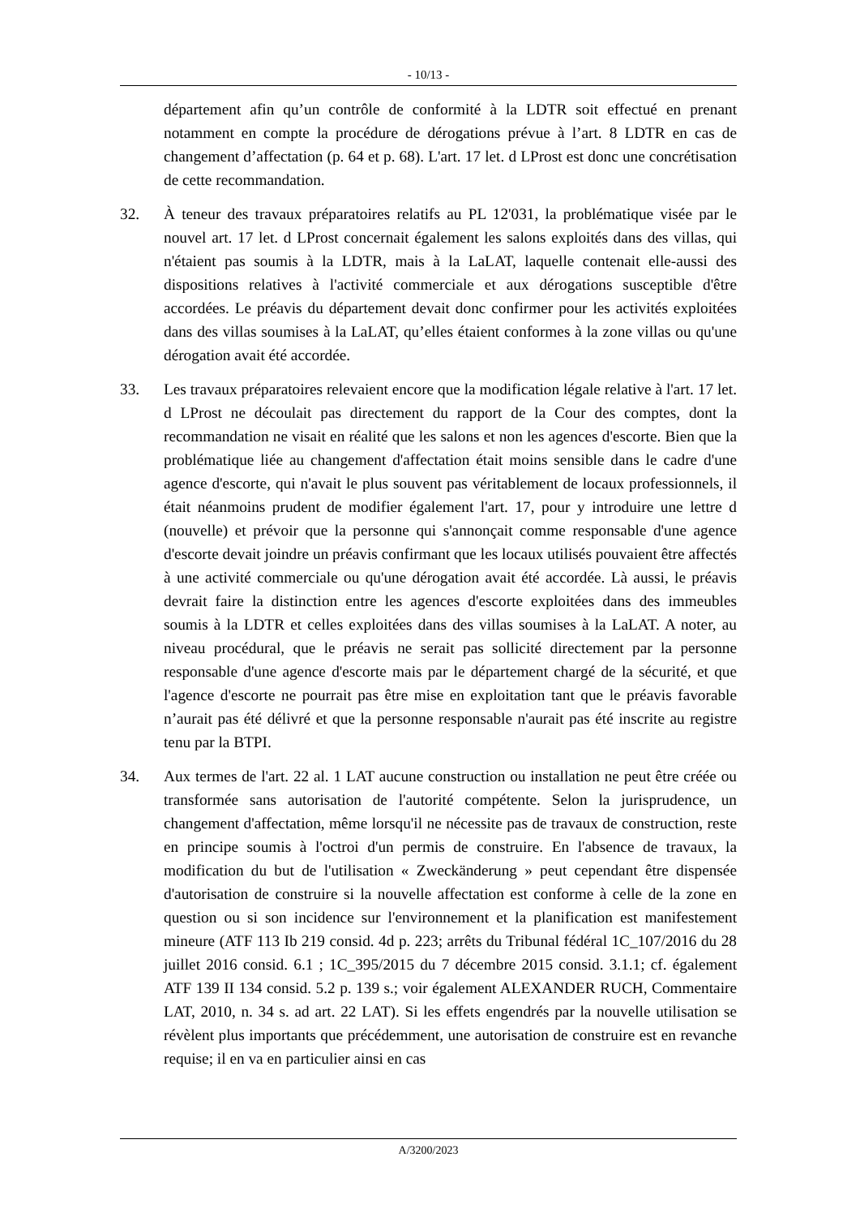- 10/13 -
département afin qu’un contrôle de conformité à la LDTR soit effectué en prenant notamment en compte la procédure de dérogations prévue à l’art. 8 LDTR en cas de changement d’affectation (p. 64 et p. 68). L'art. 17 let. d LProst est donc une concrétisation de cette recommandation.
32. À teneur des travaux préparatoires relatifs au PL 12'031, la problématique visée par le nouvel art. 17 let. d LProst concernait également les salons exploités dans des villas, qui n'étaient pas soumis à la LDTR, mais à la LaLAT, laquelle contenait elle-aussi des dispositions relatives à l'activité commerciale et aux dérogations susceptible d'être accordées. Le préavis du département devait donc confirmer pour les activités exploitées dans des villas soumises à la LaLAT, qu’elles étaient conformes à la zone villas ou qu'une dérogation avait été accordée.
33. Les travaux préparatoires relevaient encore que la modification légale relative à l'art. 17 let. d LProst ne découlait pas directement du rapport de la Cour des comptes, dont la recommandation ne visait en réalité que les salons et non les agences d'escorte. Bien que la problématique liée au changement d'affectation était moins sensible dans le cadre d'une agence d'escorte, qui n'avait le plus souvent pas véritablement de locaux professionnels, il était néanmoins prudent de modifier également l'art. 17, pour y introduire une lettre d (nouvelle) et prévoir que la personne qui s'annonçait comme responsable d'une agence d'escorte devait joindre un préavis confirmant que les locaux utilisés pouvaient être affectés à une activité commerciale ou qu'une dérogation avait été accordée. Là aussi, le préavis devrait faire la distinction entre les agences d'escorte exploitées dans des immeubles soumis à la LDTR et celles exploitées dans des villas soumises à la LaLAT. A noter, au niveau procédural, que le préavis ne serait pas sollicité directement par la personne responsable d'une agence d'escorte mais par le département chargé de la sécurité, et que l'agence d'escorte ne pourrait pas être mise en exploitation tant que le préavis favorable n’aurait pas été délivré et que la personne responsable n'aurait pas été inscrite au registre tenu par la BTPI.
34. Aux termes de l'art. 22 al. 1 LAT aucune construction ou installation ne peut être créée ou transformée sans autorisation de l'autorité compétente. Selon la jurisprudence, un changement d'affectation, même lorsqu'il ne nécessite pas de travaux de construction, reste en principe soumis à l'octroi d'un permis de construire. En l'absence de travaux, la modification du but de l'utilisation « Zweckänderung » peut cependant être dispensée d'autorisation de construire si la nouvelle affectation est conforme à celle de la zone en question ou si son incidence sur l'environnement et la planification est manifestement mineure (ATF 113 Ib 219 consid. 4d p. 223; arrêts du Tribunal fédéral 1C_107/2016 du 28 juillet 2016 consid. 6.1 ; 1C_395/2015 du 7 décembre 2015 consid. 3.1.1; cf. également ATF 139 II 134 consid. 5.2 p. 139 s.; voir également ALEXANDER RUCH, Commentaire LAT, 2010, n. 34 s. ad art. 22 LAT). Si les effets engendrés par la nouvelle utilisation se révèlent plus importants que précédemment, une autorisation de construire est en revanche requise; il en va en particulier ainsi en cas
A/3200/2023